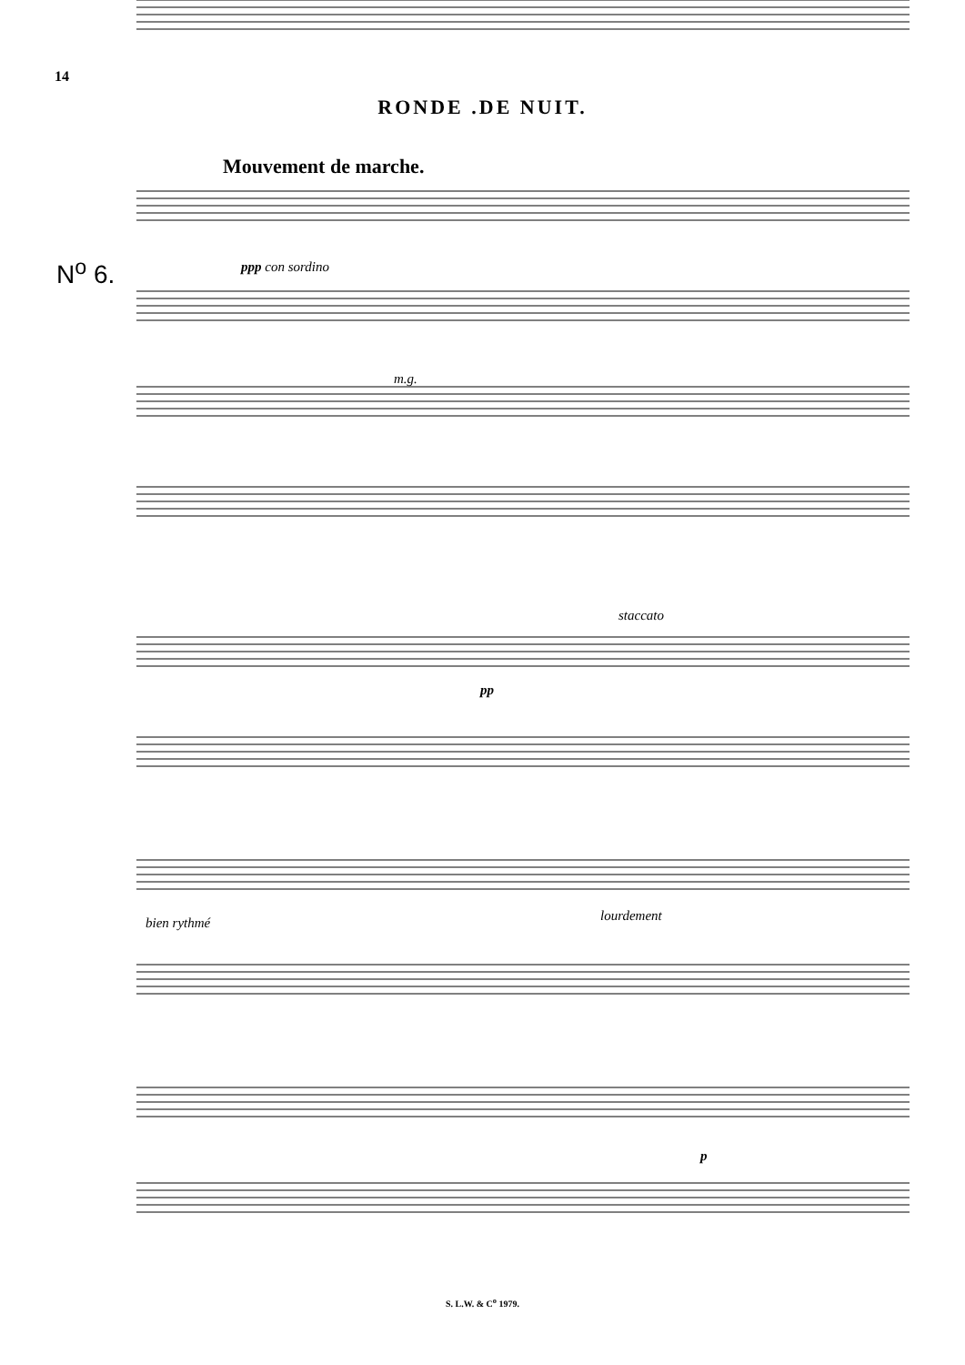14
RONDE .DE NUIT.
Mouvement de marche.
N<sup>o</sup> 6. ppp con sordino
m.g.
pp
staccato
bien rythmé lourdement
p
S. L.W. & C<sup>o</sup> 1979.